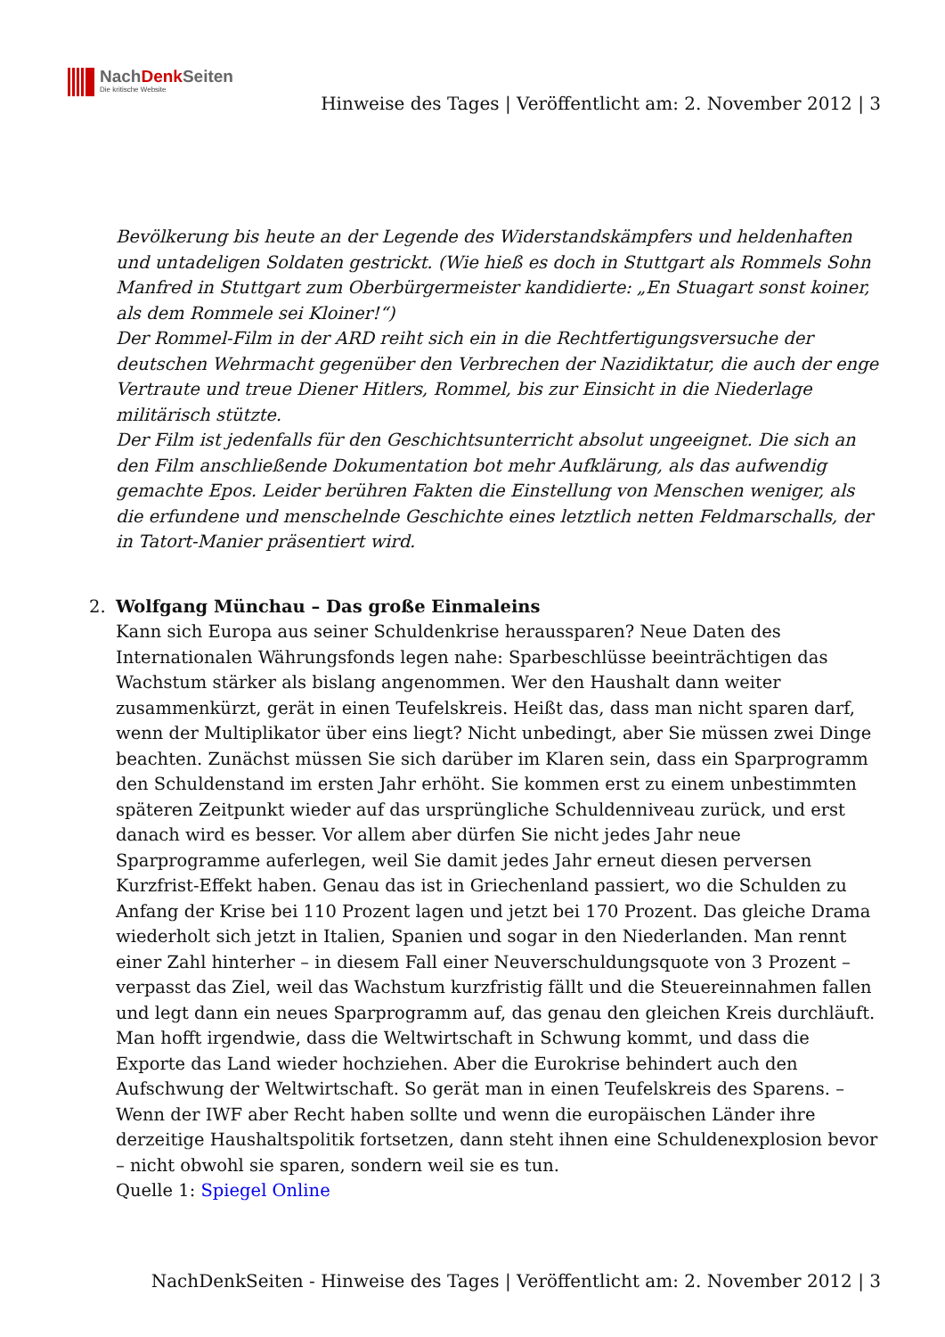NachDenk Seiten
Die kritische Website
Hinweise des Tages | Veröffentlicht am: 2. November 2012 | 3
Bevölkerung bis heute an der Legende des Widerstandskämpfers und heldenhaften und untadeligen Soldaten gestrickt. (Wie hieß es doch in Stuttgart als Rommels Sohn Manfred in Stuttgart zum Oberbürgermeister kandidierte: „En Stuagart sonst koiner, als dem Rommele sei Kloiner!“)
Der Rommel-Film in der ARD reiht sich ein in die Rechtfertigungsversuche der deutschen Wehrmacht gegenüber den Verbrechen der Nazidiktatur, die auch der enge Vertraute und treue Diener Hitlers, Rommel, bis zur Einsicht in die Niederlage militärisch stützte.
Der Film ist jedenfalls für den Geschichtsunterricht absolut ungeeignet. Die sich an den Film anschließende Dokumentation bot mehr Aufklärung, als das aufwendig gemachte Epos. Leider berühren Fakten die Einstellung von Menschen weniger, als die erfundene und menschelnde Geschichte eines letztlich netten Feldmarschalls, der in Tatort-Manier präsentiert wird.
2. Wolfgang Münchau – Das große Einmaleins
Kann sich Europa aus seiner Schuldenkrise heraussparen? Neue Daten des Internationalen Währungsfonds legen nahe: Sparbeschlüsse beeinträchtigen das Wachstum stärker als bislang angenommen. Wer den Haushalt dann weiter zusammenkürzt, gerät in einen Teufelskreis. Heißt das, dass man nicht sparen darf, wenn der Multiplikator über eins liegt? Nicht unbedingt, aber Sie müssen zwei Dinge beachten. Zunächst müssen Sie sich darüber im Klaren sein, dass ein Sparprogramm den Schuldenstand im ersten Jahr erhöht. Sie kommen erst zu einem unbestimmten späteren Zeitpunkt wieder auf das ursprüngliche Schuldenniveau zurück, und erst danach wird es besser. Vor allem aber dürfen Sie nicht jedes Jahr neue Sparprogramme auferlegen, weil Sie damit jedes Jahr erneut diesen perversen Kurzfrist-Effekt haben. Genau das ist in Griechenland passiert, wo die Schulden zu Anfang der Krise bei 110 Prozent lagen und jetzt bei 170 Prozent. Das gleiche Drama wiederholt sich jetzt in Italien, Spanien und sogar in den Niederlanden. Man rennt einer Zahl hinterher – in diesem Fall einer Neuverschuldungsquote von 3 Prozent – verpasst das Ziel, weil das Wachstum kurzfristig fällt und die Steuereinnahmen fallen und legt dann ein neues Sparprogramm auf, das genau den gleichen Kreis durchläuft. Man hofft irgendwie, dass die Weltwirtschaft in Schwung kommt, und dass die Exporte das Land wieder hochziehen. Aber die Eurokrise behindert auch den Aufschwung der Weltwirtschaft. So gerät man in einen Teufelskreis des Sparens. – Wenn der IWF aber Recht haben sollte und wenn die europäischen Länder ihre derzeitige Haushaltspolitik fortsetzen, dann steht ihnen eine Schuldenexplosion bevor – nicht obwohl sie sparen, sondern weil sie es tun.
Quelle 1: Spiegel Online
NachDenkSeiten - Hinweise des Tages | Veröffentlicht am: 2. November 2012 | 3